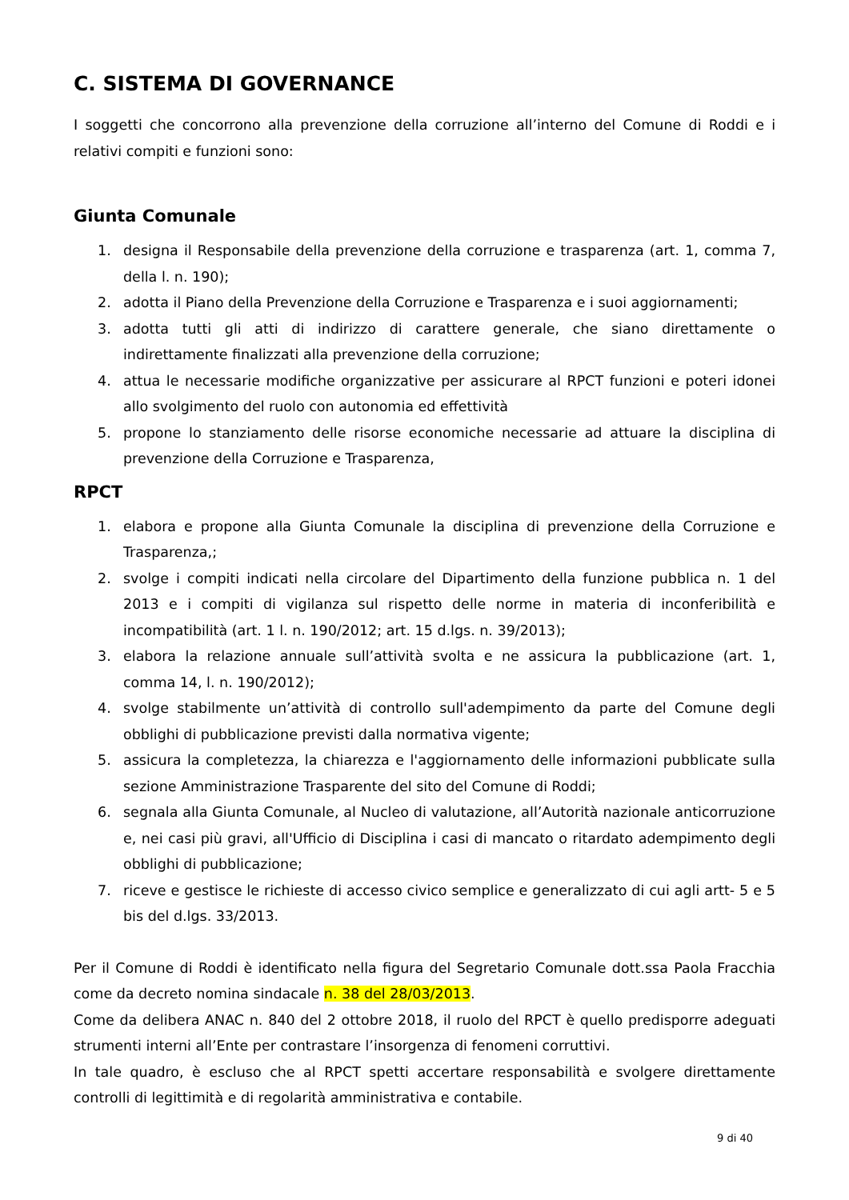C. SISTEMA DI GOVERNANCE
I soggetti che concorrono alla prevenzione della corruzione all’interno del Comune di Roddi e i relativi compiti e funzioni sono:
Giunta Comunale
1. designa il Responsabile della prevenzione della corruzione e trasparenza (art. 1, comma 7, della l. n. 190);
2. adotta il Piano della Prevenzione della Corruzione e Trasparenza e i suoi aggiornamenti;
3. adotta tutti gli atti di indirizzo di carattere generale, che siano direttamente o indirettamente finalizzati alla prevenzione della corruzione;
4. attua le necessarie modifiche organizzative per assicurare al RPCT funzioni e poteri idonei allo svolgimento del ruolo con autonomia ed effettività
5. propone lo stanziamento delle risorse economiche necessarie ad attuare la disciplina di prevenzione della Corruzione e Trasparenza,
RPCT
1. elabora e propone alla Giunta Comunale la disciplina di prevenzione della Corruzione e Trasparenza,;
2. svolge i compiti indicati nella circolare del Dipartimento della funzione pubblica n. 1 del 2013 e i compiti di vigilanza sul rispetto delle norme in materia di inconferibilità e incompatibilità (art. 1 l. n. 190/2012; art. 15 d.lgs. n. 39/2013);
3. elabora la relazione annuale sull’attività svolta e ne assicura la pubblicazione (art. 1, comma 14, l. n. 190/2012);
4. svolge stabilmente un’attività di controllo sull'adempimento da parte del Comune degli obblighi di pubblicazione previsti dalla normativa vigente;
5. assicura la completezza, la chiarezza e l'aggiornamento delle informazioni pubblicate sulla sezione Amministrazione Trasparente del sito del Comune di Roddi;
6. segnala alla Giunta Comunale, al Nucleo di valutazione, all’Autorità nazionale anticorruzione e, nei casi più gravi, all'Ufficio di Disciplina i casi di mancato o ritardato adempimento degli obblighi di pubblicazione;
7. riceve e gestisce le richieste di accesso civico semplice e generalizzato di cui agli artt- 5 e 5 bis del d.lgs. 33/2013.
Per il Comune di Roddi è identificato nella figura del Segretario Comunale dott.ssa Paola Fracchia come da decreto nomina sindacale n. 38 del 28/03/2013.
Come da delibera ANAC n. 840 del 2 ottobre 2018, il ruolo del RPCT è quello predisporre adeguati strumenti interni all’Ente per contrastare l’insorgenza di fenomeni corruttivi.
In tale quadro, è escluso che al RPCT spetti accertare responsabilità e svolgere direttamente controlli di legittimità e di regolarità amministrativa e contabile.
9 di 40